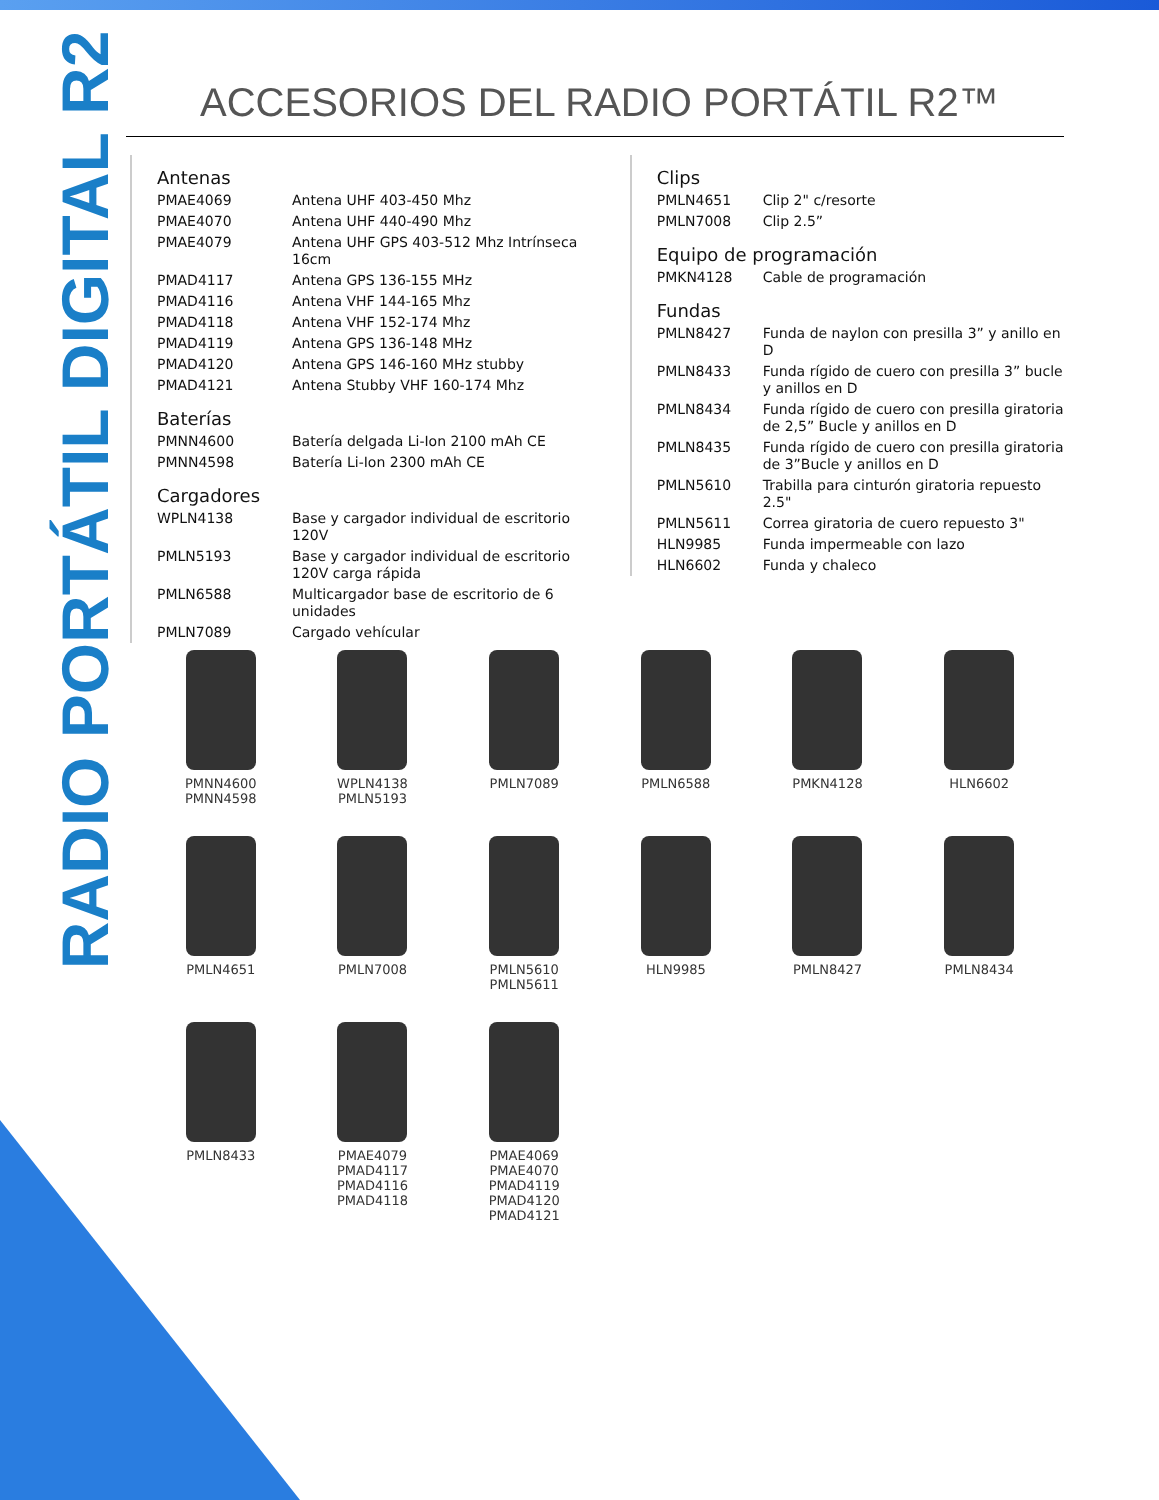RADIO PORTÁTIL DIGITAL R2
ACCESORIOS DEL RADIO PORTÁTIL R2™
Antenas
| PMAE4069 | Antena UHF 403-450 Mhz |
| PMAE4070 | Antena UHF 440-490 Mhz |
| PMAE4079 | Antena UHF GPS 403-512 Mhz Intrínseca 16cm |
| PMAD4117 | Antena GPS 136-155 MHz |
| PMAD4116 | Antena VHF 144-165 Mhz |
| PMAD4118 | Antena VHF 152-174 Mhz |
| PMAD4119 | Antena GPS 136-148 MHz |
| PMAD4120 | Antena GPS 146-160 MHz stubby |
| PMAD4121 | Antena Stubby VHF 160-174 Mhz |
Baterías
| PMNN4600 | Batería delgada Li-Ion 2100 mAh CE |
| PMNN4598 | Batería Li-Ion 2300 mAh CE |
Cargadores
| WPLN4138 | Base y cargador individual de escritorio 120V |
| PMLN5193 | Base y cargador individual de escritorio 120V carga rápida |
| PMLN6588 | Multicargador base de escritorio de 6 unidades |
| PMLN7089 | Cargado vehícular |
Clips
| PMLN4651 | Clip 2" c/resorte |
| PMLN7008 | Clip 2.5” |
Equipo de programación
| PMKN4128 | Cable de programación |
Fundas
| PMLN8427 | Funda de naylon con presilla 3” y anillo en D |
| PMLN8433 | Funda rígido de cuero con presilla 3” bucle y anillos en D |
| PMLN8434 | Funda rígido de cuero con presilla giratoria de 2,5” Bucle y anillos en D |
| PMLN8435 | Funda rígido de cuero con presilla giratoria de 3”Bucle y anillos en D |
| PMLN5610 | Trabilla para cinturón giratoria repuesto 2.5" |
| PMLN5611 | Correa giratoria de cuero repuesto 3" |
| HLN9985 | Funda impermeable con lazo |
| HLN6602 | Funda y chaleco |
PMNN4600
PMNN4598
WPLN4138
PMLN5193
PMLN7089
PMLN6588
PMKN4128
HLN6602
PMLN4651
PMLN7008
PMLN5610
PMLN5611
HLN9985
PMLN8427
PMLN8434
PMLN8433
PMAE4079
PMAD4117
PMAD4116
PMAD4118
PMAE4069
PMAE4070
PMAD4119
PMAD4120
PMAD4121